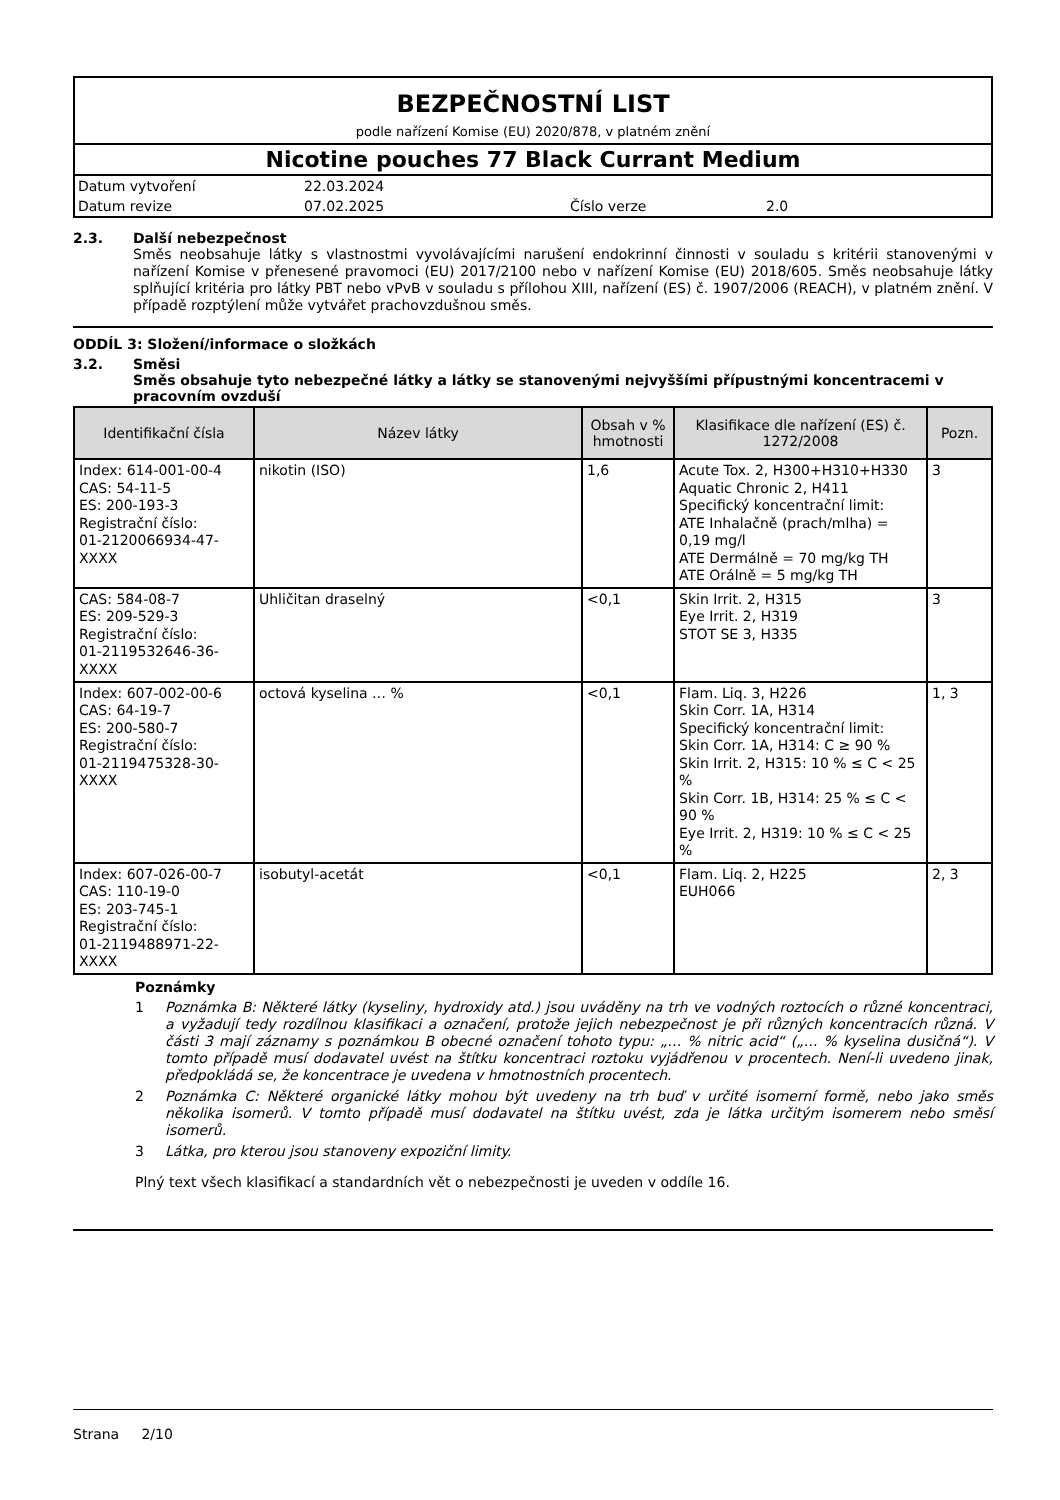BEZPEČNOSTNÍ LIST
podle nařízení Komise (EU) 2020/878, v platném znění
Nicotine pouches 77 Black Currant Medium
| Datum vytvoření | 22.03.2024 | | |
| Datum revize | 07.02.2025 | Číslo verze | 2.0 |
2.3. Další nebezpečnost
Směs neobsahuje látky s vlastnostmi vyvolávajícími narušení endokrinní činnosti v souladu s kritérii stanovenými v nařízení Komise v přenesené pravomoci (EU) 2017/2100 nebo v nařízení Komise (EU) 2018/605. Směs neobsahuje látky splňující kritéria pro látky PBT nebo vPvB v souladu s přílohou XIII, nařízení (ES) č. 1907/2006 (REACH), v platném znění. V případě rozptýlení může vytvářet prachovzdušnou směs.
ODDÍL 3: Složení/informace o složkách
3.2. Směsi
Směs obsahuje tyto nebezpečné látky a látky se stanovenými nejvyššími přípustnými koncentracemi v pracovním ovzduší
| Identifikační čísla | Název látky | Obsah v % hmotnosti | Klasifikace dle nařízení (ES) č. 1272/2008 | Pozn. |
| --- | --- | --- | --- | --- |
| Index: 614-001-00-4 CAS: 54-11-5 ES: 200-193-3 Registrační číslo: 01-2120066934-47-XXXX | nikotin (ISO) | 1,6 | Acute Tox. 2, H300+H310+H330 Aquatic Chronic 2, H411 Specifický koncentrační limit: ATE Inhalačně (prach/mlha) = 0,19 mg/l ATE Dermálně = 70 mg/kg TH ATE Orálně = 5 mg/kg TH | 3 |
| CAS: 584-08-7 ES: 209-529-3 Registrační číslo: 01-2119532646-36-XXXX | Uhličitan draselný | <0,1 | Skin Irrit. 2, H315 Eye Irrit. 2, H319 STOT SE 3, H335 | 3 |
| Index: 607-002-00-6 CAS: 64-19-7 ES: 200-580-7 Registrační číslo: 01-2119475328-30-XXXX | octová kyselina … % | <0,1 | Flam. Liq. 3, H226 Skin Corr. 1A, H314 Specifický koncentrační limit: Skin Corr. 1A, H314: C ≥ 90 % Skin Irrit. 2, H315: 10 % ≤ C < 25 % Skin Corr. 1B, H314: 25 % ≤ C < 90 % Eye Irrit. 2, H319: 10 % ≤ C < 25 % | 1, 3 |
| Index: 607-026-00-7 CAS: 110-19-0 ES: 203-745-1 Registrační číslo: 01-2119488971-22-XXXX | isobutyl-acetát | <0,1 | Flam. Liq. 2, H225 EUH066 | 2, 3 |
Poznámky
1 Poznámka B: Některé látky (kyseliny, hydroxidy atd.) jsou uváděny na trh ve vodných roztocích o různé koncentraci, a vyžadují tedy rozdílnou klasifikaci a označení, protože jejich nebezpečnost je při různých koncentracích různá. V části 3 mají záznamy s poznámkou B obecné označení tohoto typu: „… % nitric acid“ („… % kyselina dusičná“). V tomto případě musí dodavatel uvést na štítku koncentraci roztoku vyjádřenou v procentech. Není-li uvedeno jinak, předpokládá se, že koncentrace je uvedena v hmotnostních procentech.
2 Poznámka C: Některé organické látky mohou být uvedeny na trh buď v určité isomerní formě, nebo jako směs několika isomerů. V tomto případě musí dodavatel na štítku uvést, zda je látka určitým isomerem nebo směsí isomerů.
3 Látka, pro kterou jsou stanoveny expoziční limity.
Plný text všech klasifikací a standardních vět o nebezpečnosti je uveden v oddíle 16.
Strana 2/10